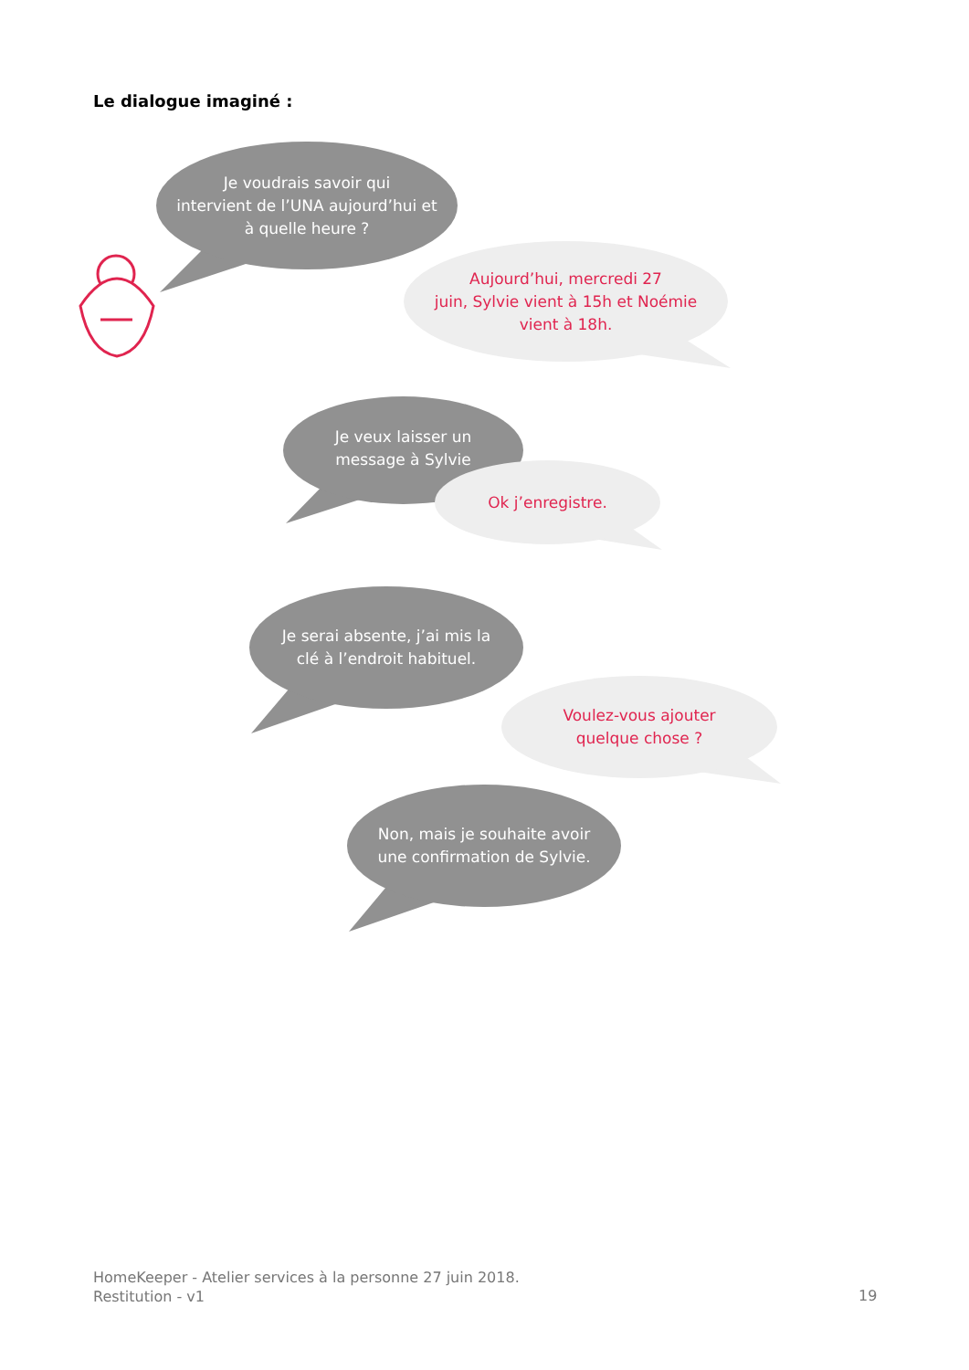Le dialogue imaginé :
Je voudrais savoir qui
intervient de l’UNA aujourd’hui et
à quelle heure ?
Aujourd’hui, mercredi 27
juin, Sylvie vient à 15h et Noémie
vient à 18h.
Je veux laisser un
message à Sylvie
Ok j’enregistre.
Je serai absente, j’ai mis la
clé à l’endroit habituel.
Voulez-vous ajouter
quelque chose ?
Non, mais je souhaite avoir
une confirmation de Sylvie.
HomeKeeper - Atelier services à la personne 27 juin 2018.
Restitution - v1
19